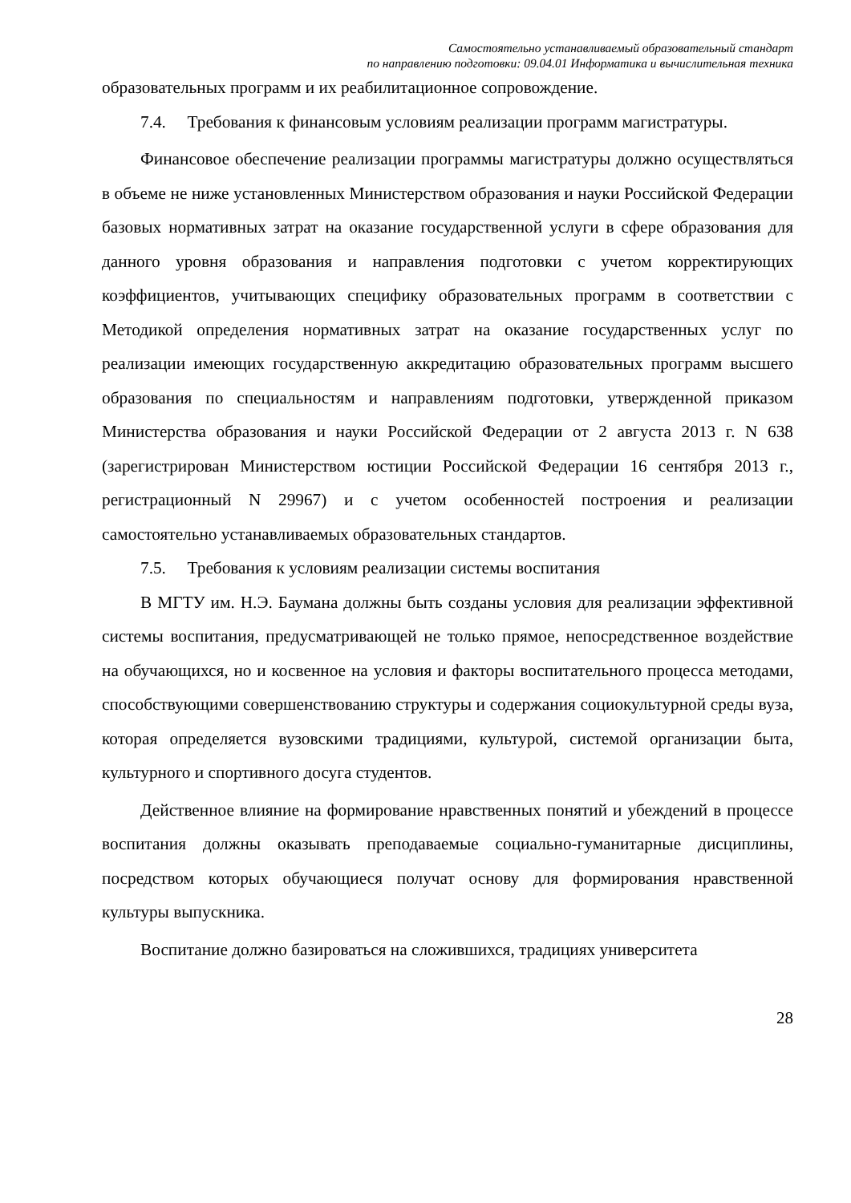Самостоятельно устанавливаемый образовательный стандарт
по направлению подготовки: 09.04.01 Информатика и вычислительная техника
образовательных программ и их реабилитационное сопровождение.
7.4. Требования к финансовым условиям реализации программ магистратуры.
Финансовое обеспечение реализации программы магистратуры должно осуществляться в объеме не ниже установленных Министерством образования и науки Российской Федерации базовых нормативных затрат на оказание государственной услуги в сфере образования для данного уровня образования и направления подготовки с учетом корректирующих коэффициентов, учитывающих специфику образовательных программ в соответствии с Методикой определения нормативных затрат на оказание государственных услуг по реализации имеющих государственную аккредитацию образовательных программ высшего образования по специальностям и направлениям подготовки, утвержденной приказом Министерства образования и науки Российской Федерации от 2 августа 2013 г. N 638 (зарегистрирован Министерством юстиции Российской Федерации 16 сентября 2013 г., регистрационный N 29967) и с учетом особенностей построения и реализации самостоятельно устанавливаемых образовательных стандартов.
7.5. Требования к условиям реализации системы воспитания
В МГТУ им. Н.Э. Баумана должны быть созданы условия для реализации эффективной системы воспитания, предусматривающей не только прямое, непосредственное воздействие на обучающихся, но и косвенное на условия и факторы воспитательного процесса методами, способствующими совершенствованию структуры и содержания социокультурной среды вуза, которая определяется вузовскими традициями, культурой, системой организации быта, культурного и спортивного досуга студентов.
Действенное влияние на формирование нравственных понятий и убеждений в процессе воспитания должны оказывать преподаваемые социально-гуманитарные дисциплины, посредством которых обучающиеся получат основу для формирования нравственной культуры выпускника.
Воспитание должно базироваться на сложившихся, традициях университета
28